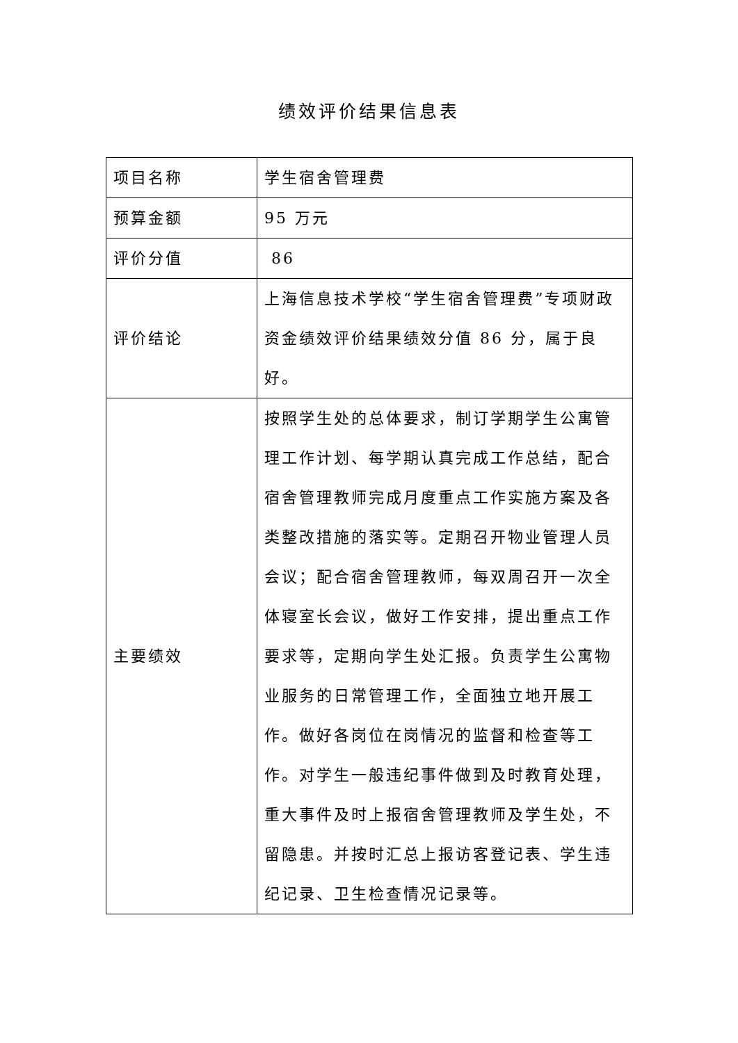绩效评价结果信息表
| 项目名称 | 学生宿舍管理费 |
| 预算金额 | 95 万元 |
| 评价分值 | 86 |
| 评价结论 | 上海信息技术学校“学生宿舍管理费”专项财政资金绩效评价结果绩效分值 86 分，属于良好。 |
| 主要绩效 | 按照学生处的总体要求，制订学期学生公寓管理工作计划、每学期认真完成工作总结，配合宿舍管理教师完成月度重点工作实施方案及各类整改措施的落实等。定期召开物业管理人员会议；配合宿舍管理教师，每双周召开一次全体寝室长会议，做好工作安排，提出重点工作要求等，定期向学生处汇报。负责学生公寓物业服务的日常管理工作，全面独立地开展工作。做好各岗位在岗情况的监督和检查等工作。对学生一般违纪事件做到及时教育处理，重大事件及时上报宿舍管理教师及学生处，不留隐患。并按时汇总上报访客登记表、学生违纪记录、卫生检查情况记录等。 |